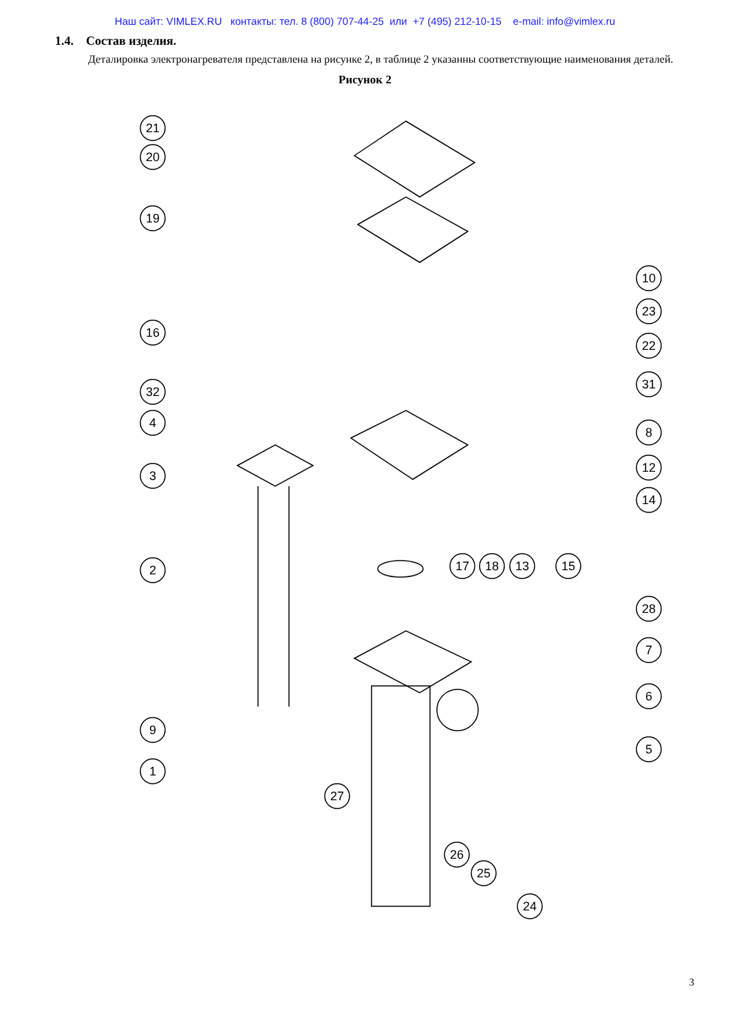Наш сайт: VIMLEX.RU контакты: тел. 8 (800) 707-44-25 или +7 (495) 212-10-15 e-mail: info@vimlex.ru
1.4. Состав изделия.
Деталировка электронагревателя представлена на рисунке 2, в таблице 2 указанны соответствующие наименования деталей.
Рисунок 2
21
20
19
16
32
4
3
2
9
1
10
23
22
31
8
12
14
17
18
13
15
28
7
6
5
27
26
25
24
3